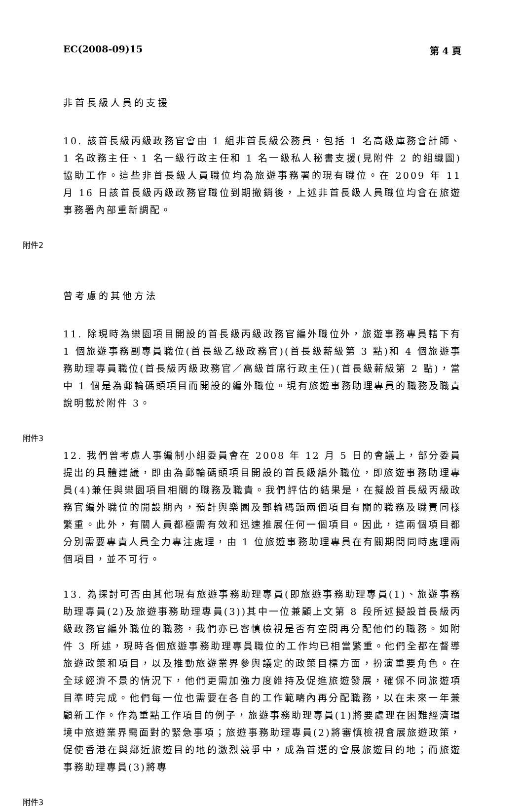EC(2008-09)15 第 4 頁
非首長級人員的支援
10. 該首長級丙級政務官會由 1 組非首長級公務員，包括 1 名高級庫務會計師、1 名政務主任、1 名一級行政主任和 1 名一級私人秘書支援(見附件 2 的組織圖)協助工作。這些非首長級人員職位均為旅遊事務署的現有職位。在 2009 年 11 月 16 日該首長級丙級政務官職位到期撤銷後，上述非首長級人員職位均會在旅遊事務署內部重新調配。
附件2
曾考慮的其他方法
11. 除現時為樂園項目開設的首長級丙級政務官編外職位外，旅遊事務專員轄下有 1 個旅遊事務副專員職位(首長級乙級政務官)(首長級薪級第 3 點)和 4 個旅遊事務助理專員職位(首長級丙級政務官／高級首席行政主任)(首長級薪級第 2 點)，當中 1 個是為郵輪碼頭項目而開設的編外職位。現有旅遊事務助理專員的職務及職責說明載於附件 3。
附件3
12. 我們曾考慮人事編制小組委員會在 2008 年 12 月 5 日的會議上，部分委員提出的具體建議，即由為郵輪碼頭項目開設的首長級編外職位，即旅遊事務助理專員(4)兼任與樂園項目相關的職務及職責。我們評估的結果是，在擬設首長級丙級政務官編外職位的開設期內，預計與樂園及郵輪碼頭兩個項目有關的職務及職責同樣繁重。此外，有關人員都極需有效和迅速推展任何一個項目。因此，這兩個項目都分別需要專責人員全力專注處理，由 1 位旅遊事務助理專員在有關期間同時處理兩個項目，並不可行。
13. 為探討可否由其他現有旅遊事務助理專員(即旅遊事務助理專員(1)、旅遊事務助理專員(2)及旅遊事務助理專員(3))其中一位兼顧上文第 8 段所述擬設首長級丙級政務官編外職位的職務，我們亦已審慎檢視是否有空間再分配他們的職務。如附件 3 所述，現時各個旅遊事務助理專員職位的工作均已相當繁重。他們全都在督導旅遊政策和項目，以及推動旅遊業界參與議定的政策目標方面，扮演重要角色。在全球經濟不景的情況下，他們更需加強力度維持及促進旅遊發展，確保不同旅遊項目準時完成。他們每一位也需要在各自的工作範疇內再分配職務，以在未來一年兼顧新工作。作為重點工作項目的例子，旅遊事務助理專員(1)將要處理在困難經濟環境中旅遊業界需面對的緊急事項；旅遊事務助理專員(2)將審慎檢視會展旅遊政策，促使香港在與鄰近旅遊目的地的激烈競爭中，成為首選的會展旅遊目的地；而旅遊事務助理專員(3)將專
附件3